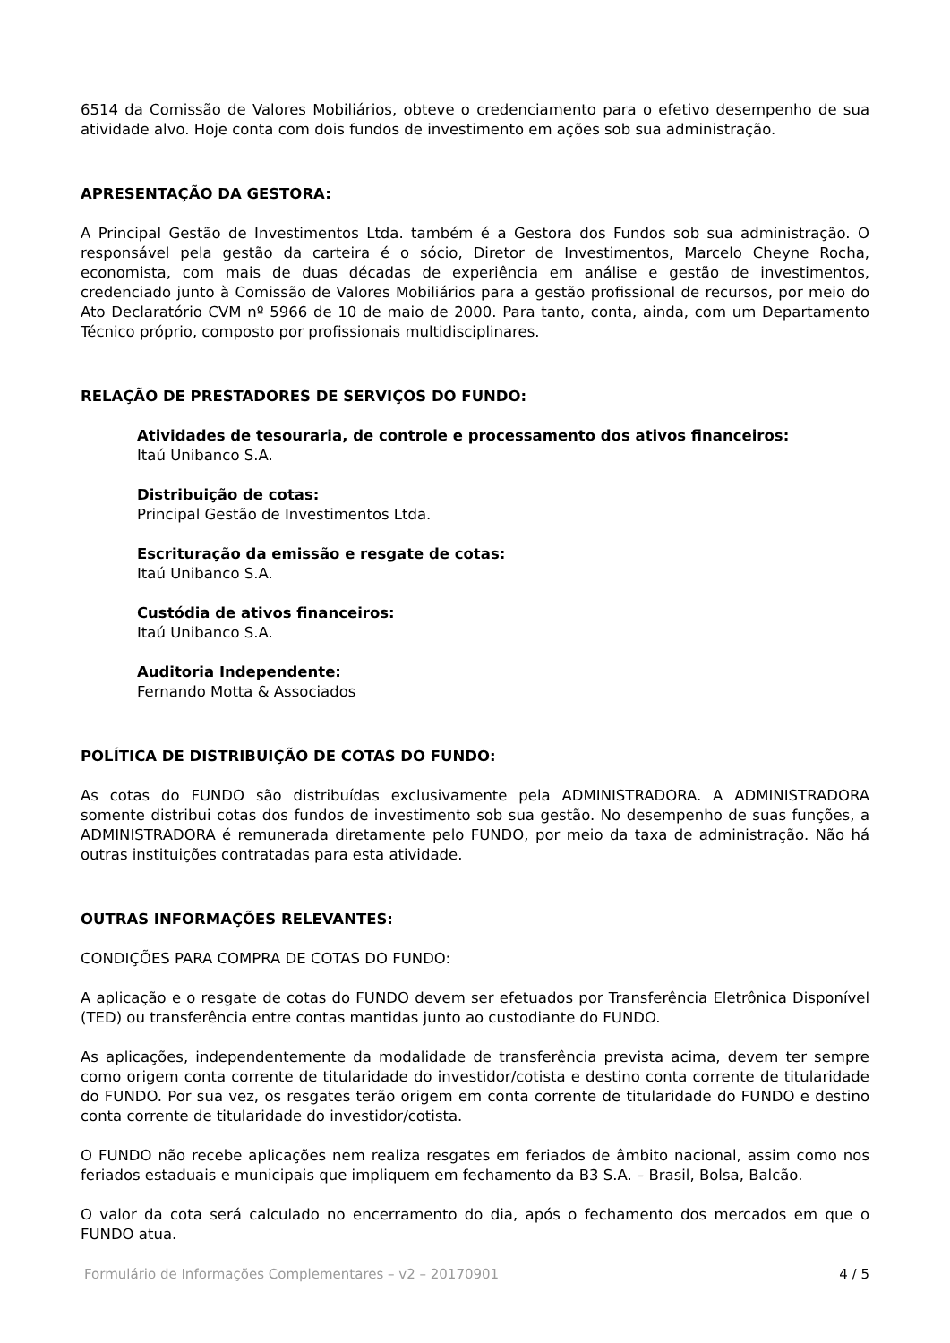6514 da Comissão de Valores Mobiliários, obteve o credenciamento para o efetivo desempenho de sua atividade alvo. Hoje conta com dois fundos de investimento em ações sob sua administração.
APRESENTAÇÃO DA GESTORA:
A Principal Gestão de Investimentos Ltda. também é a Gestora dos Fundos sob sua administração. O responsável pela gestão da carteira é o sócio, Diretor de Investimentos, Marcelo Cheyne Rocha, economista, com mais de duas décadas de experiência em análise e gestão de investimentos, credenciado junto à Comissão de Valores Mobiliários para a gestão profissional de recursos, por meio do Ato Declaratório CVM nº 5966 de 10 de maio de 2000. Para tanto, conta, ainda, com um Departamento Técnico próprio, composto por profissionais multidisciplinares.
RELAÇÃO DE PRESTADORES DE SERVIÇOS DO FUNDO:
Atividades de tesouraria, de controle e processamento dos ativos financeiros:
Itaú Unibanco S.A.
Distribuição de cotas:
Principal Gestão de Investimentos Ltda.
Escrituração da emissão e resgate de cotas:
Itaú Unibanco S.A.
Custódia de ativos financeiros:
Itaú Unibanco S.A.
Auditoria Independente:
Fernando Motta & Associados
POLÍTICA DE DISTRIBUIÇÃO DE COTAS DO FUNDO:
As cotas do FUNDO são distribuídas exclusivamente pela ADMINISTRADORA. A ADMINISTRADORA somente distribui cotas dos fundos de investimento sob sua gestão. No desempenho de suas funções, a ADMINISTRADORA é remunerada diretamente pelo FUNDO, por meio da taxa de administração. Não há outras instituições contratadas para esta atividade.
OUTRAS INFORMAÇÕES RELEVANTES:
CONDIÇÕES PARA COMPRA DE COTAS DO FUNDO:
A aplicação e o resgate de cotas do FUNDO devem ser efetuados por Transferência Eletrônica Disponível (TED) ou transferência entre contas mantidas junto ao custodiante do FUNDO.
As aplicações, independentemente da modalidade de transferência prevista acima, devem ter sempre como origem conta corrente de titularidade do investidor/cotista e destino conta corrente de titularidade do FUNDO. Por sua vez, os resgates terão origem em conta corrente de titularidade do FUNDO e destino conta corrente de titularidade do investidor/cotista.
O FUNDO não recebe aplicações nem realiza resgates em feriados de âmbito nacional, assim como nos feriados estaduais e municipais que impliquem em fechamento da B3 S.A. – Brasil, Bolsa, Balcão.
O valor da cota será calculado no encerramento do dia, após o fechamento dos mercados em que o FUNDO atua.
Formulário de Informações Complementares – v2 – 20170901 4 / 5